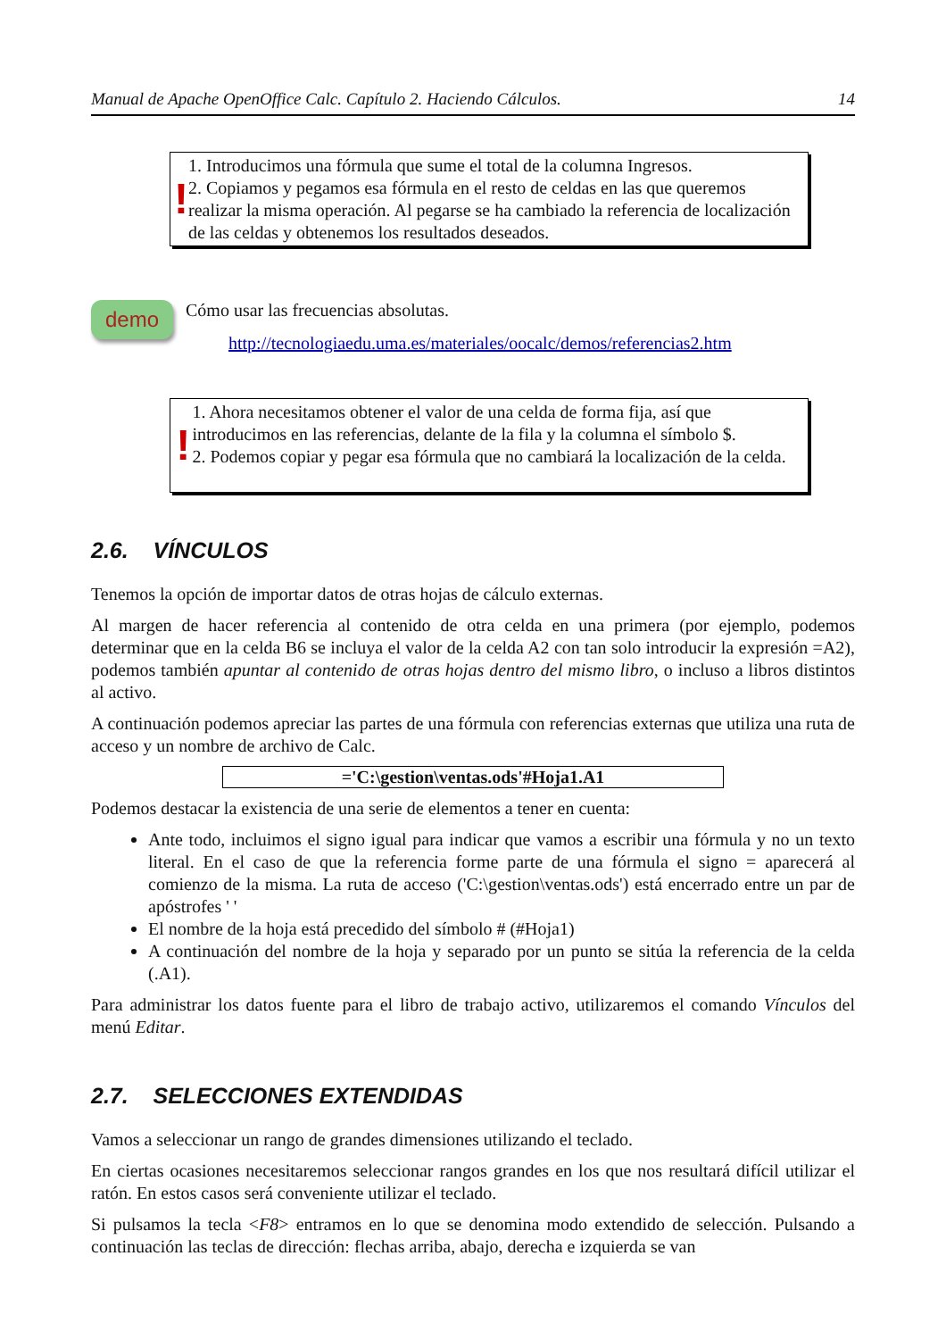Manual de Apache OpenOffice Calc. Capítulo 2. Haciendo Cálculos. 14
!
1. Introducimos una fórmula que sume el total de la columna Ingresos.
2. Copiamos y pegamos esa fórmula en el resto de celdas en las que queremos realizar la misma operación. Al pegarse se ha cambiado la referencia de localización de las celdas y obtenemos los resultados deseados.
demo
Cómo usar las frecuencias absolutas.
http://tecnologiaedu.uma.es/materiales/oocalc/demos/referencias2.htm
!
1. Ahora necesitamos obtener el valor de una celda de forma fija, así que introducimos en las referencias, delante de la fila y la columna el símbolo $.
2. Podemos copiar y pegar esa fórmula que no cambiará la localización de la celda.
2.6. VÍNCULOS
Tenemos la opción de importar datos de otras hojas de cálculo externas.
Al margen de hacer referencia al contenido de otra celda en una primera (por ejemplo, podemos determinar que en la celda B6 se incluya el valor de la celda A2 con tan solo introducir la expresión =A2), podemos también apuntar al contenido de otras hojas dentro del mismo libro, o incluso a libros distintos al activo.
A continuación podemos apreciar las partes de una fórmula con referencias externas que utiliza una ruta de acceso y un nombre de archivo de Calc.
='C:\gestion\ventas.ods'#Hoja1.A1
Podemos destacar la existencia de una serie de elementos a tener en cuenta:
Ante todo, incluimos el signo igual para indicar que vamos a escribir una fórmula y no un texto literal. En el caso de que la referencia forme parte de una fórmula el signo = aparecerá al comienzo de la misma. La ruta de acceso ('C:\gestion\ventas.ods') está encerrado entre un par de apóstrofes ' '
El nombre de la hoja está precedido del símbolo # (#Hoja1)
A continuación del nombre de la hoja y separado por un punto se sitúa la referencia de la celda (.A1).
Para administrar los datos fuente para el libro de trabajo activo, utilizaremos el comando Vínculos del menú Editar.
2.7. SELECCIONES EXTENDIDAS
Vamos a seleccionar un rango de grandes dimensiones utilizando el teclado.
En ciertas ocasiones necesitaremos seleccionar rangos grandes en los que nos resultará difícil utilizar el ratón. En estos casos será conveniente utilizar el teclado.
Si pulsamos la tecla <F8> entramos en lo que se denomina modo extendido de selección. Pulsando a continuación las teclas de dirección: flechas arriba, abajo, derecha e izquierda se van